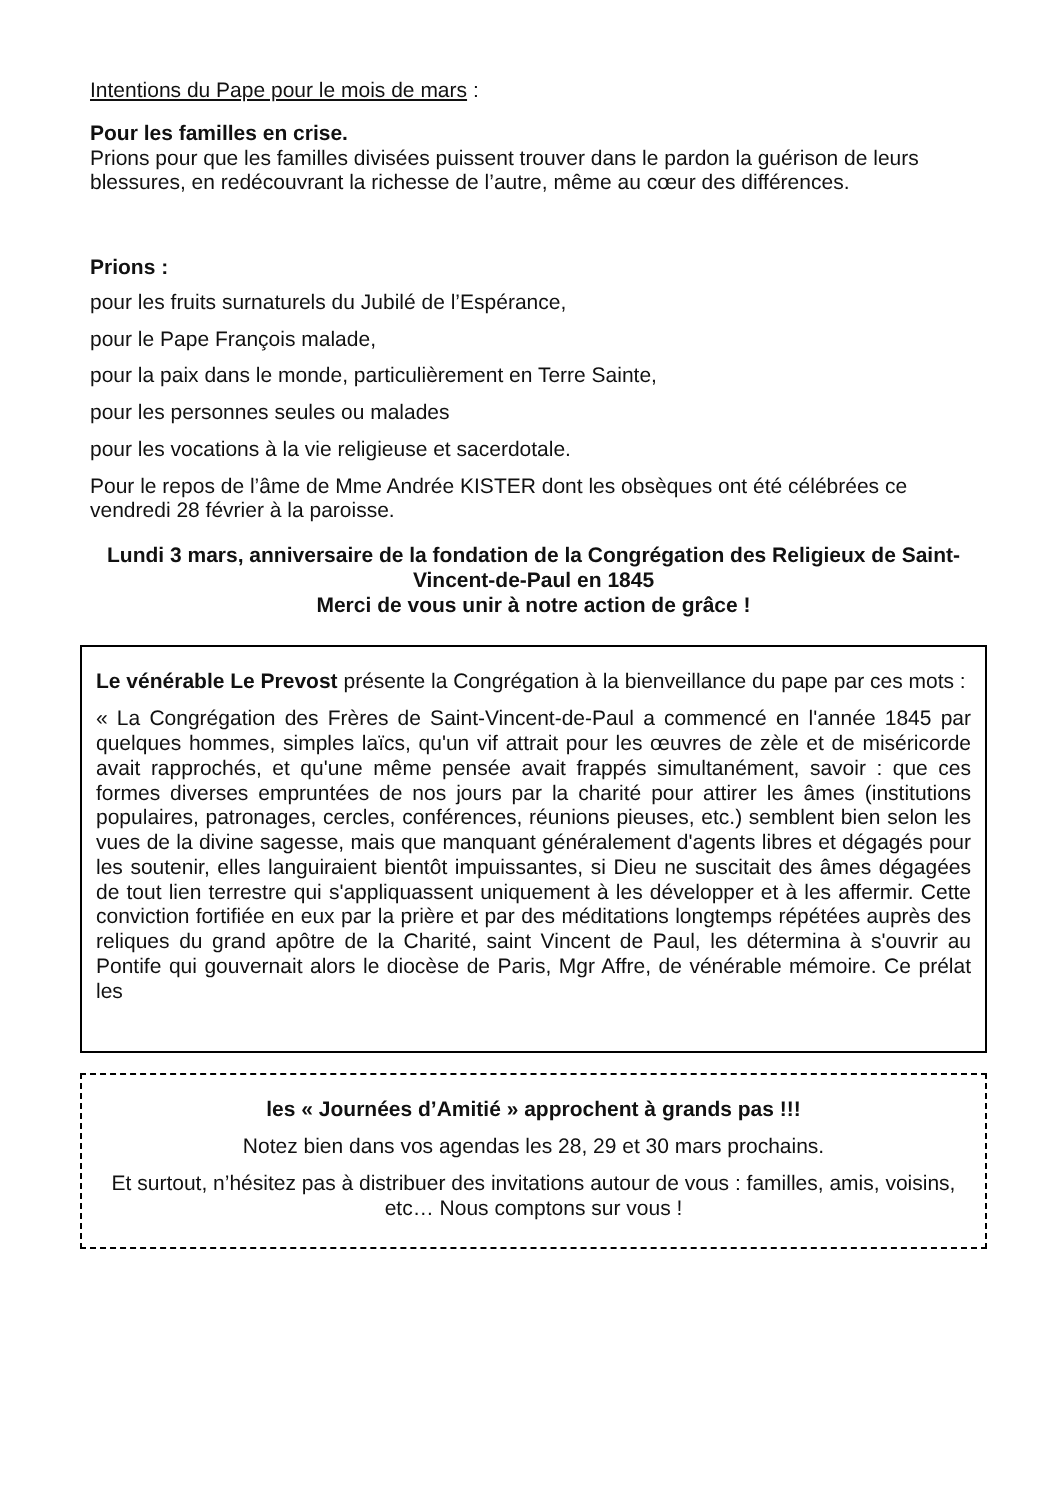Intentions du Pape pour le mois de mars :
Pour les familles en crise.
Prions pour que les familles divisées puissent trouver dans le pardon la guérison de leurs blessures, en redécouvrant la richesse de l’autre, même au cœur des différences.
Prions :
pour les fruits surnaturels du Jubilé de l’Espérance,
pour le Pape François malade,
pour la paix dans le monde, particulièrement en Terre Sainte,
pour les personnes seules ou malades
pour les vocations à la vie religieuse et sacerdotale.
Pour le repos de l’âme de Mme Andrée KISTER dont les obsèques ont été célébrées ce vendredi 28 février à la paroisse.
Lundi 3 mars, anniversaire de la fondation de la Congrégation des Religieux de Saint-Vincent-de-Paul en 1845
Merci de vous unir à notre action de grâce !
Le vénérable Le Prevost présente la Congrégation à la bienveillance du pape par ces mots :
« La Congrégation des Frères de Saint-Vincent-de-Paul a commencé en l'année 1845 par quelques hommes, simples laïcs, qu'un vif attrait pour les œuvres de zèle et de miséricorde avait rapprochés, et qu'une même pensée avait frappés simultanément, savoir : que ces formes diverses empruntées de nos jours par la charité pour attirer les âmes (institutions populaires, patronages, cercles, conférences, réunions pieuses, etc.) semblent bien selon les vues de la divine sagesse, mais que manquant généralement d'agents libres et dégagés pour les soutenir, elles languiraient bientôt impuissantes, si Dieu ne suscitait des âmes dégagées de tout lien terrestre qui s'appliquassent uniquement à les développer et à les affermir. Cette conviction fortifiée en eux par la prière et par des méditations longtemps répétées auprès des reliques du grand apôtre de la Charité, saint Vincent de Paul, les détermina à s'ouvrir au Pontife qui gouvernait alors le diocèse de Paris, Mgr Affre, de vénérable mémoire. Ce prélat les
les « Journées d’Amitié » approchent à grands pas !!!
Notez bien dans vos agendas les 28, 29 et 30 mars prochains.
Et surtout, n’hésitez pas à distribuer des invitations autour de vous : familles, amis, voisins, etc… Nous comptons sur vous !